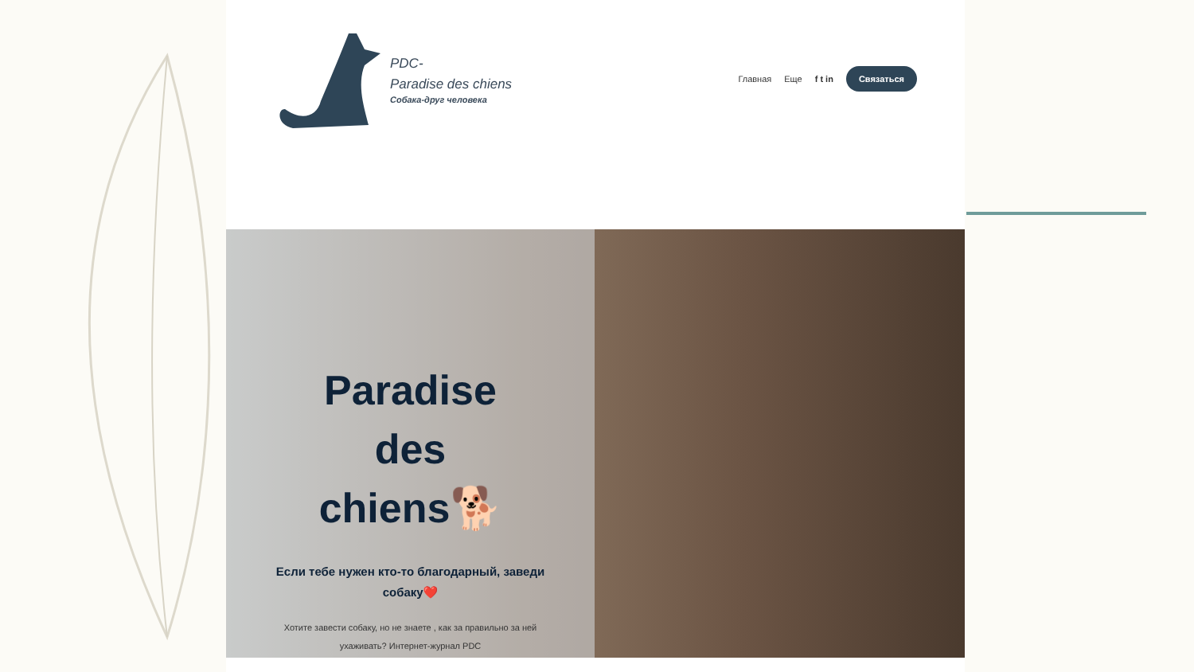PDC-
Paradise des chiens
Собака-друг человека
Главная Еще f t in Связаться
Paradise
des
chiens🐕
Если тебе нужен кто-то благодарный, заведи собаку❤️
Хотите завести собаку, но не знаете , как за правильно за ней ухаживать? Интернет-журнал PDC